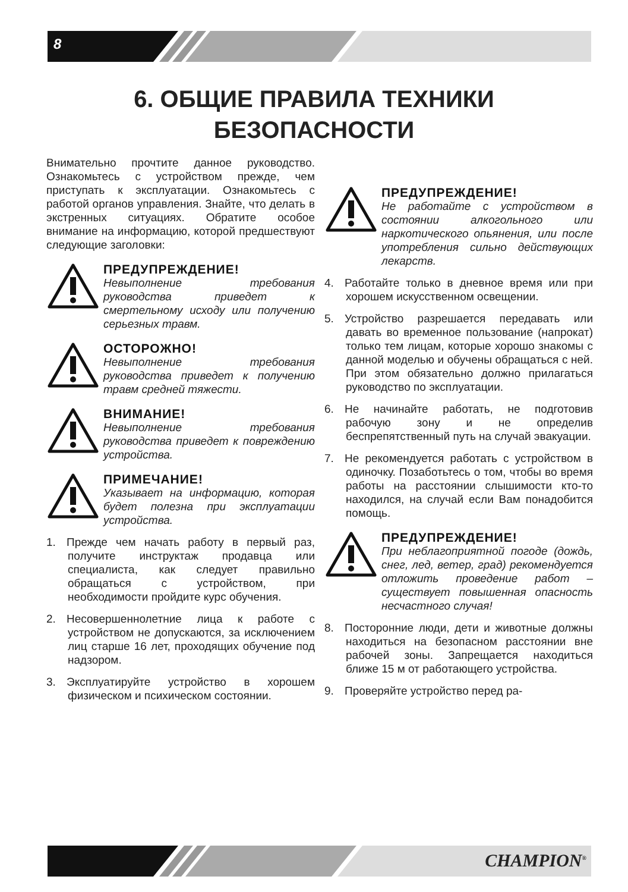8
6. ОБЩИЕ ПРАВИЛА ТЕХНИКИ
БЕЗОПАСНОСТИ
Внимательно прочтите данное руководство. Ознакомьтесь с устройством прежде, чем приступать к эксплуатации. Ознакомьтесь с работой органов управления. Знайте, что делать в экстренных ситуациях. Обратите особое внимание на информацию, которой предшествуют следующие заголовки:
ПРЕДУПРЕЖДЕНИЕ!
Невыполнение требования руководства приведет к смертельному исходу или получению серьезных травм.
ОСТОРОЖНО!
Невыполнение требования руководства приведет к получению травм средней тяжести.
ВНИМАНИЕ!
Невыполнение требования руководства приведет к повреждению устройства.
ПРИМЕЧАНИЕ!
Указывает на информацию, которая будет полезна при эксплуатации устройства.
1. Прежде чем начать работу в первый раз, получите инструктаж продавца или специалиста, как следует правильно обращаться с устройством, при необходимости пройдите курс обучения.
2. Несовершеннолетние лица к работе с устройством не допускаются, за исключением лиц старше 16 лет, проходящих обучение под надзором.
3. Эксплуатируйте устройство в хорошем физическом и психическом состоянии.
ПРЕДУПРЕЖДЕНИЕ!
Не работайте с устройством в состоянии алкогольного или наркотического опьянения, или после употребления сильно действующих лекарств.
4. Работайте только в дневное время или при хорошем искусственном освещении.
5. Устройство разрешается передавать или давать во временное пользование (напрокат) только тем лицам, которые хорошо знакомы с данной моделью и обучены обращаться с ней. При этом обязательно должно прилагаться руководство по эксплуатации.
6. Не начинайте работать, не подготовив рабочую зону и не определив беспрепятственный путь на случай эвакуации.
7. Не рекомендуется работать с устройством в одиночку. Позаботьтесь о том, чтобы во время работы на расстоянии слышимости кто-то находился, на случай если Вам понадобится помощь.
ПРЕДУПРЕЖДЕНИЕ!
При неблагоприятной погоде (дождь, снег, лед, ветер, град) рекомендуется отложить проведение работ – существует повышенная опасность несчастного случая!
8. Посторонние люди, дети и животные должны находиться на безопасном расстоянии вне рабочей зоны. Запрещается находиться ближе 15 м от работающего устройства.
9. Проверяйте устройство перед ра-
CHAMPION<sup>®</sup>